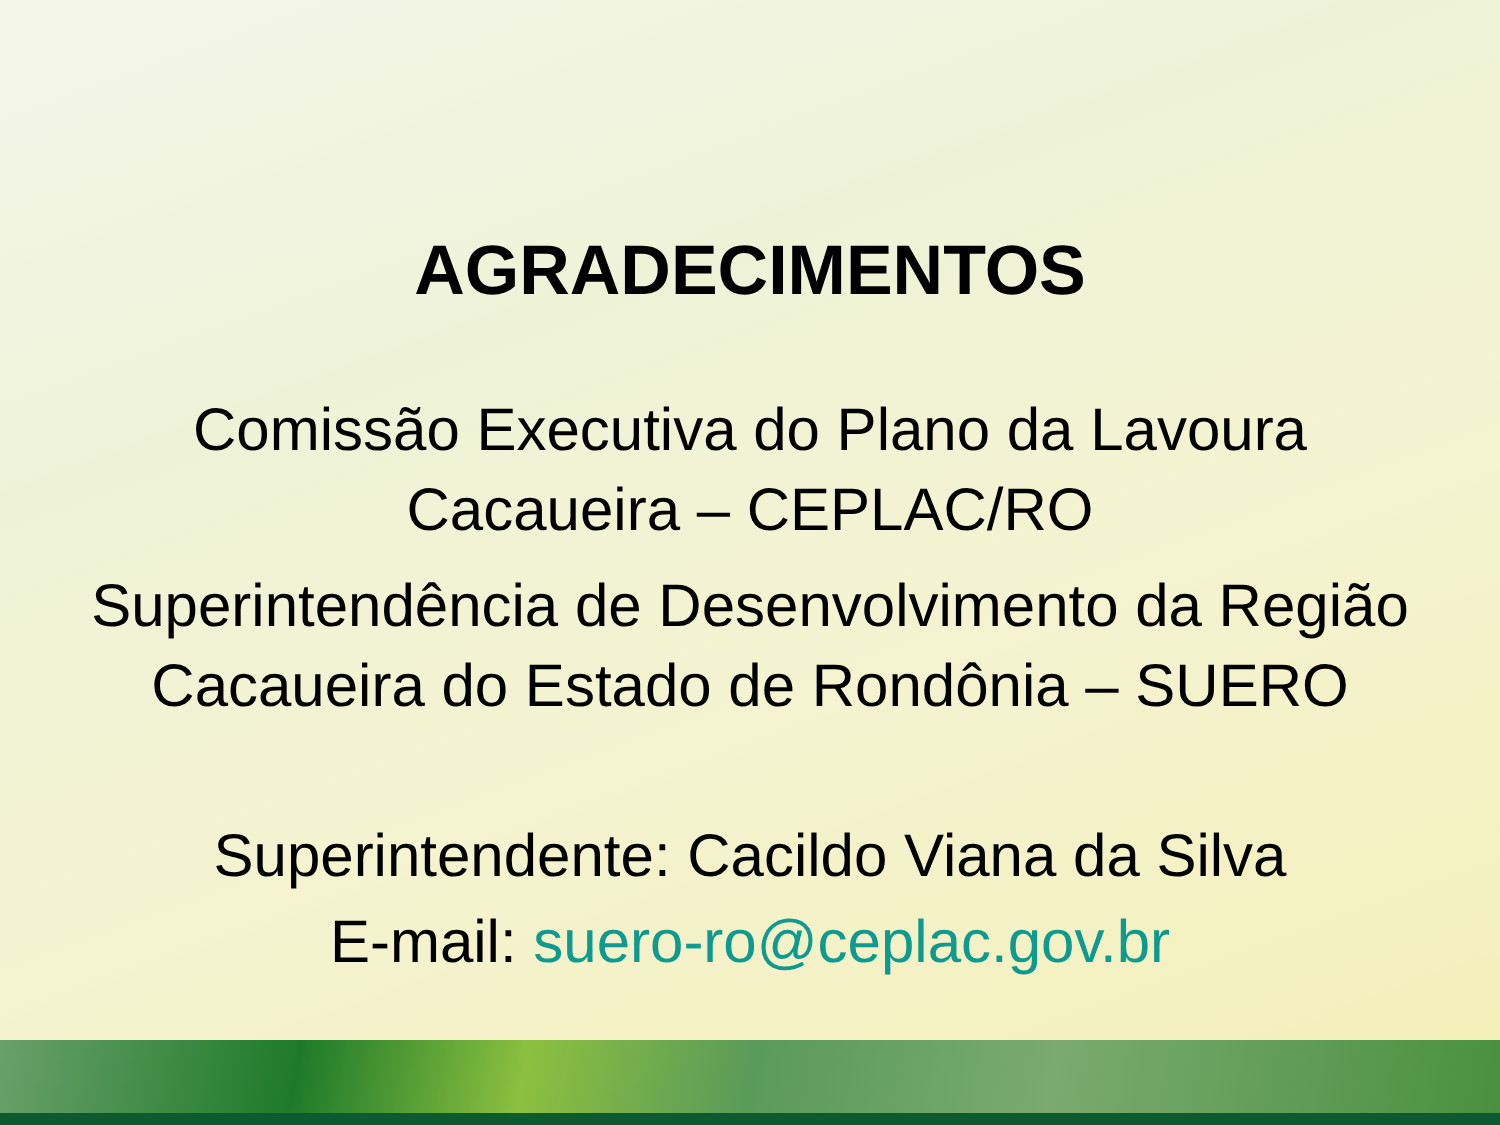AGRADECIMENTOS
Comissão Executiva do Plano da Lavoura
Cacaueira – CEPLAC/RO
Superintendência de Desenvolvimento da Região
Cacaueira do Estado de Rondônia – SUERO
Superintendente: Cacildo Viana da Silva
E-mail: suero-ro@ceplac.gov.br